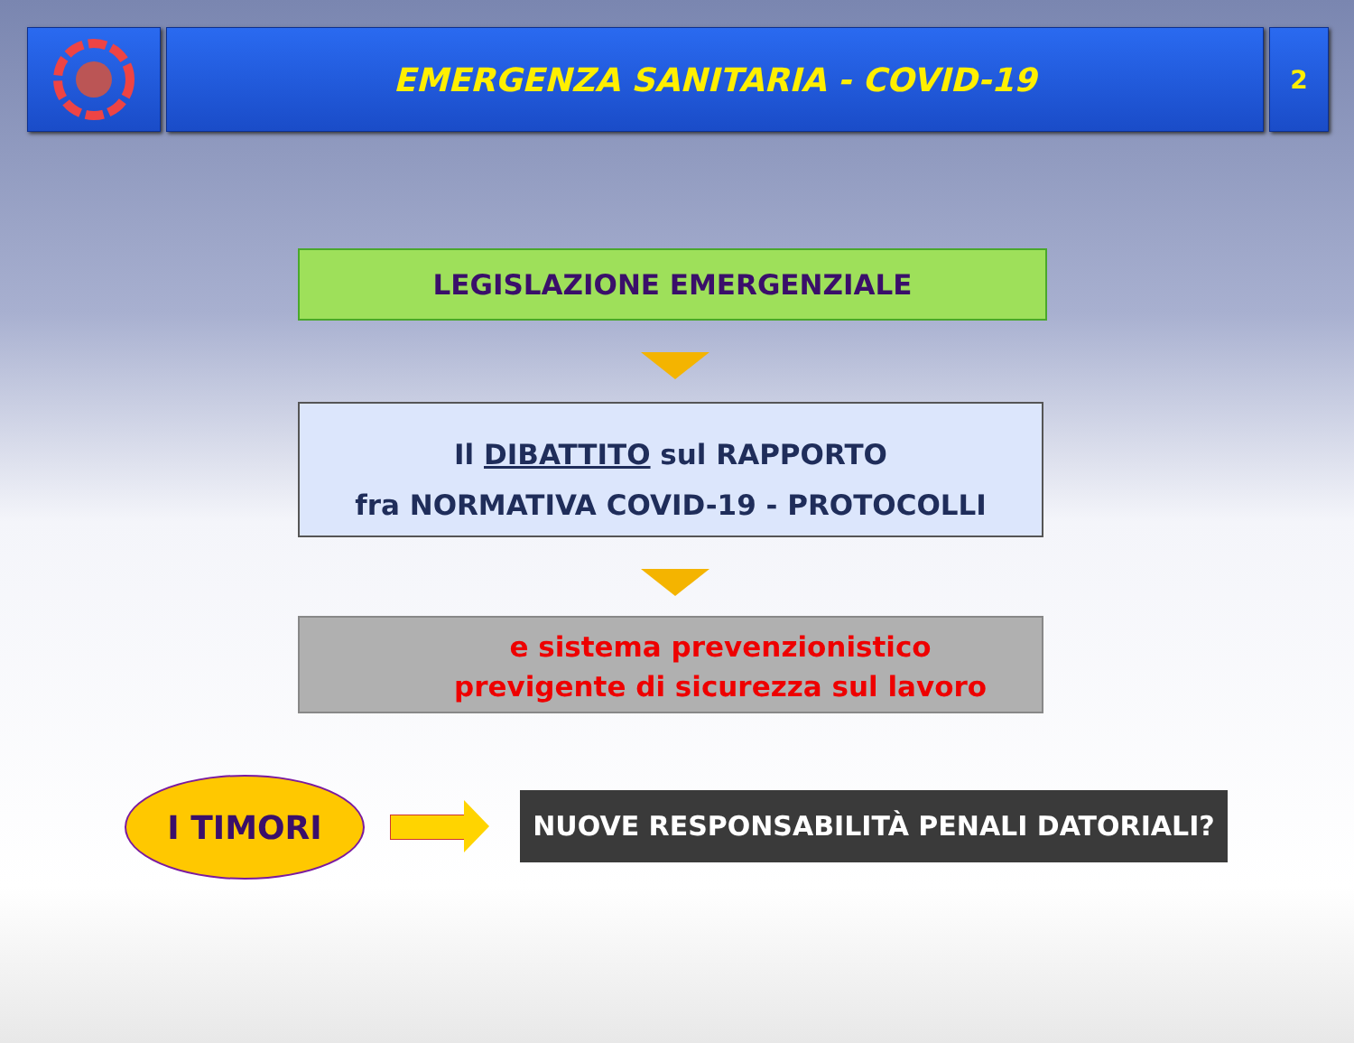EMERGENZA SANITARIA - COVID-19
2
LEGISLAZIONE EMERGENZIALE
Il DIBATTITO sul RAPPORTO
fra NORMATIVA COVID-19 - PROTOCOLLI
e sistema prevenzionistico
previgente di sicurezza sul lavoro
I TIMORI NUOVE RESPONSABILITÀ PENALI DATORIALI?